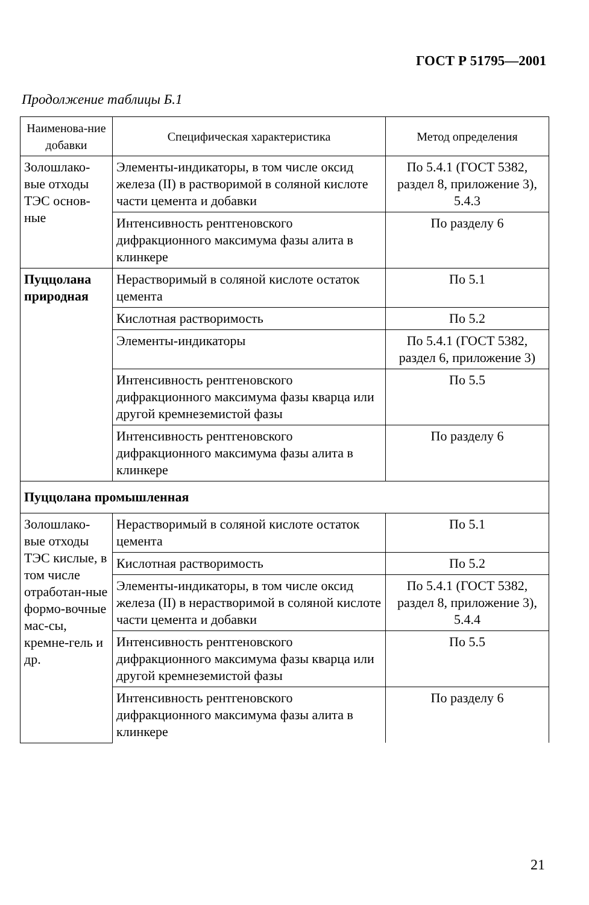ГОСТ Р 51795—2001
Продолжение таблицы Б.1
| Наименова-ние добавки | Специфическая характеристика | Метод определения |
| --- | --- | --- |
| Золошлако-вые отходы ТЭС основ-ные | Элементы-индикаторы, в том числе оксид железа (II) в растворимой в соляной кислоте части цемента и добавки | По 5.4.1 (ГОСТ 5382, раздел 8, приложение 3), 5.4.3 |
| | Интенсивность рентгеновского дифракционного максимума фазы алита в клинкере | По разделу 6 |
| Пуццолана природная | Нерастворимый в соляной кислоте остаток цемента | По 5.1 |
| | Кислотная растворимость | По 5.2 |
| | Элементы-индикаторы | По 5.4.1 (ГОСТ 5382, раздел 6, приложение 3) |
| | Интенсивность рентгеновского дифракционного максимума фазы кварца или другой кремнеземистой фазы | По 5.5 |
| | Интенсивность рентгеновского дифракционного максимума фазы алита в клинкере | По разделу 6 |
| Пуццолана промышленная | | |
| Золошлако-вые отходы ТЭС кислые, в том числе отработан-ные формо-вочные мас-сы, кремне-гель и др. | Нерастворимый в соляной кислоте остаток цемента | По 5.1 |
| | Кислотная растворимость | По 5.2 |
| | Элементы-индикаторы, в том числе оксид железа (II) в нерастворимой в соляной кислоте части цемента и добавки | По 5.4.1 (ГОСТ 5382, раздел 8, приложение 3), 5.4.4 |
| | Интенсивность рентгеновского дифракционного максимума фазы кварца или другой кремнеземистой фазы | По 5.5 |
| | Интенсивность рентгеновского дифракционного максимума фазы алита в клинкере | По разделу 6 |
21